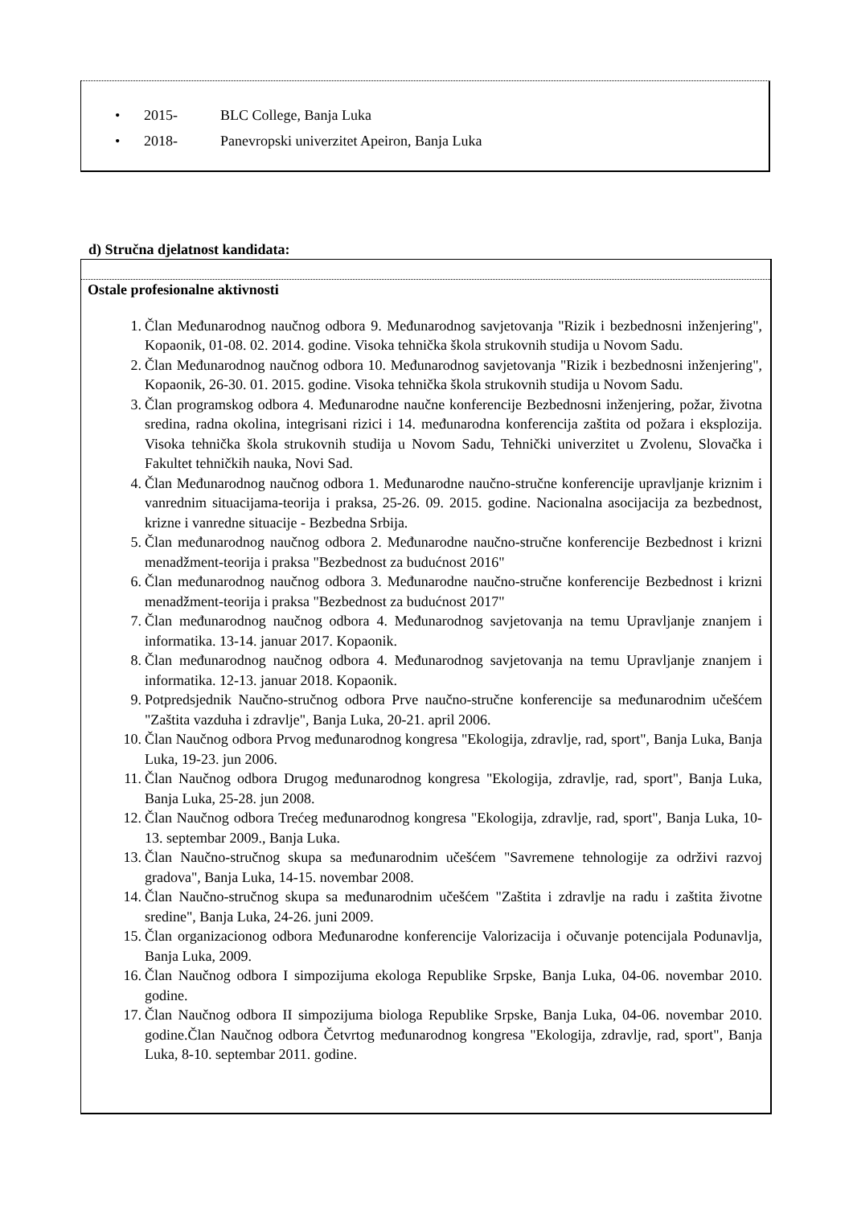• 2015- BLC College, Banja Luka
• 2018- Panevropski univerzitet Apeiron, Banja Luka
d) Stručna djelatnost kandidata:
Ostale profesionalne aktivnosti
1. Član Međunarodnog naučnog odbora 9. Međunarodnog savjetovanja "Rizik i bezbednosni inženjering", Kopaonik, 01-08. 02. 2014. godine. Visoka tehnička škola strukovnih studija u Novom Sadu.
2. Član Međunarodnog naučnog odbora 10. Međunarodnog savjetovanja "Rizik i bezbednosni inženjering", Kopaonik, 26-30. 01. 2015. godine. Visoka tehnička škola strukovnih studija u Novom Sadu.
3. Član programskog odbora 4. Međunarodne naučne konferencije Bezbednosni inženjering, požar, životna sredina, radna okolina, integrisani rizici i 14. međunarodna konferencija zaštita od požara i eksplozija. Visoka tehnička škola strukovnih studija u Novom Sadu, Tehnički univerzitet u Zvolenu, Slovačka i Fakultet tehničkih nauka, Novi Sad.
4. Član Međunarodnog naučnog odbora 1. Međunarodne naučno-stručne konferencije upravljanje kriznim i vanrednim situacijama-teorija i praksa, 25-26. 09. 2015. godine. Nacionalna asocijacija za bezbednost, krizne i vanredne situacije - Bezbedna Srbija.
5. Član međunarodnog naučnog odbora 2. Međunarodne naučno-stručne konferencije Bezbednost i krizni menadžment-teorija i praksa "Bezbednost za budućnost 2016"
6. Član međunarodnog naučnog odbora 3. Međunarodne naučno-stručne konferencije Bezbednost i krizni menadžment-teorija i praksa "Bezbednost za budućnost 2017"
7. Član međunarodnog naučnog odbora 4. Međunarodnog savjetovanja na temu Upravljanje znanjem i informatika. 13-14. januar 2017. Kopaonik.
8. Član međunarodnog naučnog odbora 4. Međunarodnog savjetovanja na temu Upravljanje znanjem i informatika. 12-13. januar 2018. Kopaonik.
9. Potpredsjednik Naučno-stručnog odbora Prve naučno-stručne konferencije sa međunarodnim učešćem "Zaštita vazduha i zdravlje", Banja Luka, 20-21. april 2006.
10. Član Naučnog odbora Prvog međunarodnog kongresa "Ekologija, zdravlje, rad, sport", Banja Luka, Banja Luka, 19-23. jun 2006.
11. Član Naučnog odbora Drugog međunarodnog kongresa "Ekologija, zdravlje, rad, sport", Banja Luka, Banja Luka, 25-28. jun 2008.
12. Član Naučnog odbora Trećeg međunarodnog kongresa "Ekologija, zdravlje, rad, sport", Banja Luka, 10-13. septembar 2009., Banja Luka.
13. Član Naučno-stručnog skupa sa međunarodnim učešćem "Savremene tehnologije za održivi razvoj gradova", Banja Luka, 14-15. novembar 2008.
14. Član Naučno-stručnog skupa sa međunarodnim učešćem "Zaštita i zdravlje na radu i zaštita životne sredine", Banja Luka, 24-26. juni 2009.
15. Član organizacionog odbora Međunarodne konferencije Valorizacija i očuvanje potencijala Podunavlja, Banja Luka, 2009.
16. Član Naučnog odbora I simpozijuma ekologa Republike Srpske, Banja Luka, 04-06. novembar 2010. godine.
17. Član Naučnog odbora II simpozijuma biologa Republike Srpske, Banja Luka, 04-06. novembar 2010. godine.Član Naučnog odbora Četvrtog međunarodnog kongresa "Ekologija, zdravlje, rad, sport", Banja Luka, 8-10. septembar 2011. godine.